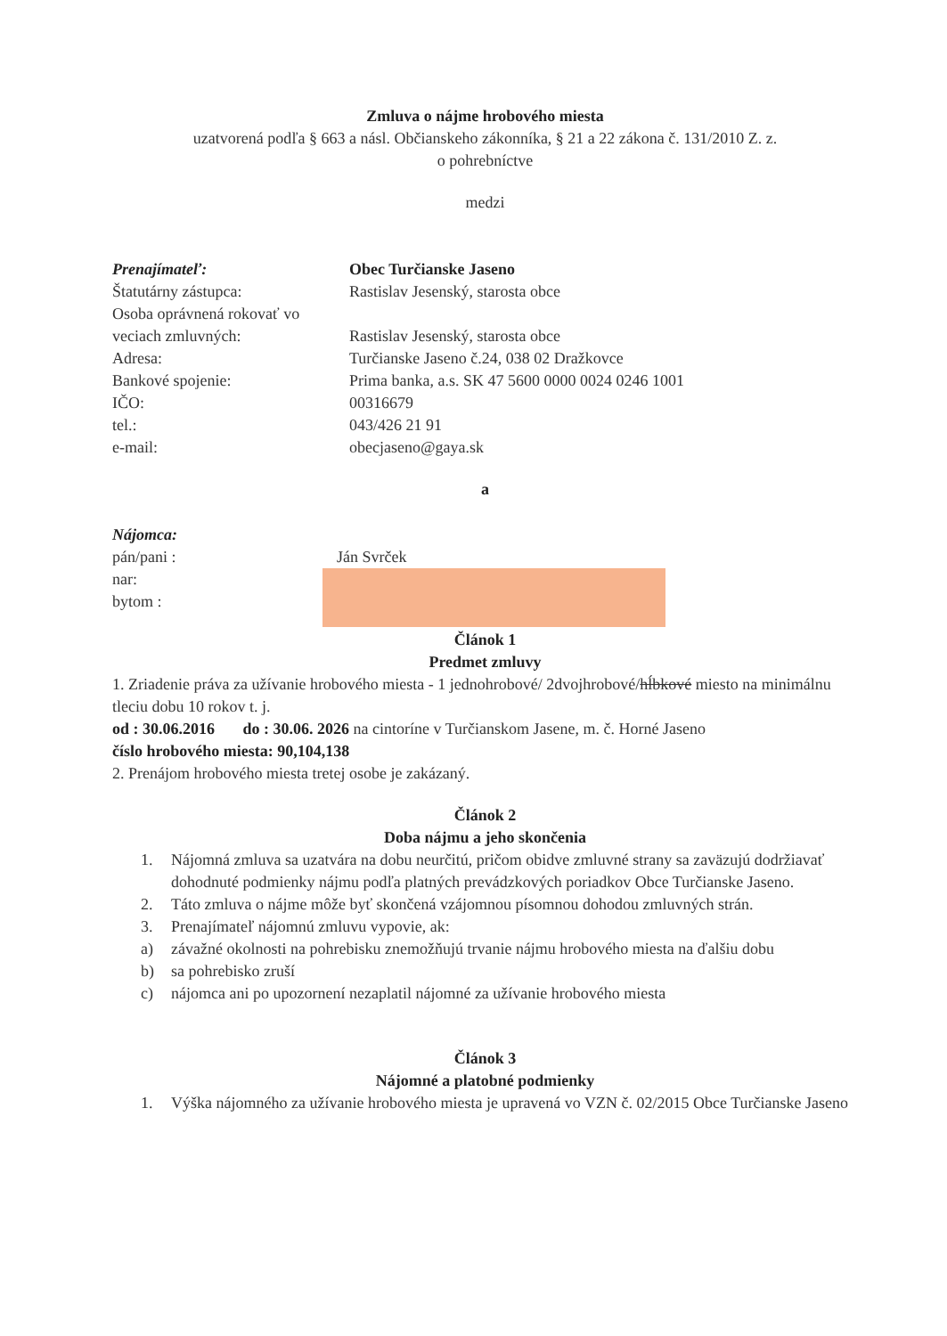Zmluva o nájme hrobového miesta
uzatvorená podľa § 663 a násl. Občianskeho zákonníka, § 21 a 22 zákona č. 131/2010 Z. z.
o pohrebníctve
medzi
Prenajímateľ: Obec Turčianske Jaseno
Štatutárny zástupca: Rastislav Jesenský, starosta obce
Osoba oprávnená rokovať vo
veciach zmluvných: Rastislav Jesenský, starosta obce
Adresa: Turčianske Jaseno č.24, 038 02 Dražkovce
Bankové spojenie: Prima banka, a.s. SK 47 5600 0000 0024 0246 1001
IČO: 00316679
tel.: 043/426 21 91
e-mail: obecjaseno@gaya.sk
a
Nájomca:
pán/pani :
nar:
bytom :
Ján Svrček
Článok 1
Predmet zmluvy
1. Zriadenie práva za užívanie hrobového miesta - 1 jednohrobové/ 2dvojhrobové/hĺbkové miesto na minimálnu tleciu dobu 10 rokov t. j.
od : 30.06.2016 do : 30.06. 2026 na cintoríne v Turčianskom Jasene, m. č. Horné Jaseno
číslo hrobového miesta: 90,104,138
2. Prenájom hrobového miesta tretej osobe je zakázaný.
Článok 2
Doba nájmu a jeho skončenia
1. Nájomná zmluva sa uzatvára na dobu neurčitú, pričom obidve zmluvné strany sa zaväzujú dodržiavať dohodnuté podmienky nájmu podľa platných prevádzkových poriadkov Obce Turčianske Jaseno.
2. Táto zmluva o nájme môže byť skončená vzájomnou písomnou dohodou zmluvných strán.
3. Prenajímateľ nájomnú zmluvu vypovie, ak:
a) závažné okolnosti na pohrebisku znemožňujú trvanie nájmu hrobového miesta na ďalšiu dobu
b) sa pohrebisko zruší
c) nájomca ani po upozornení nezaplatil nájomné za užívanie hrobového miesta
Článok 3
Nájomné a platobné podmienky
1. Výška nájomného za užívanie hrobového miesta je upravená vo VZN č. 02/2015 Obce Turčianske Jaseno